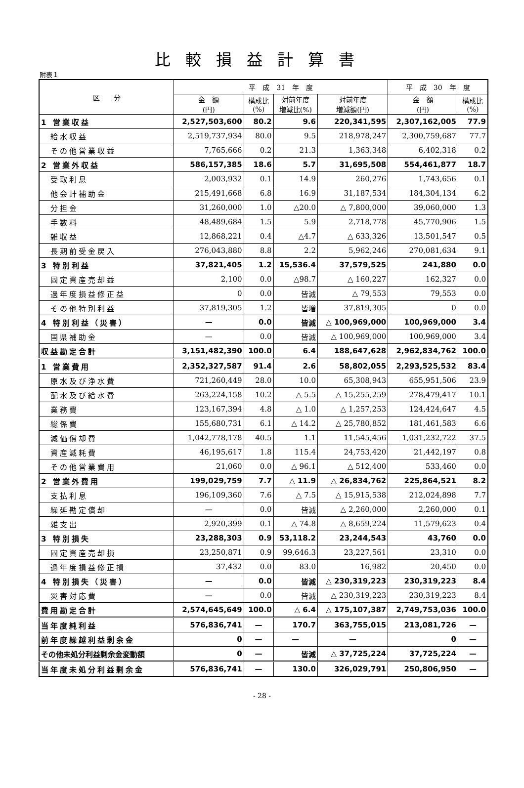比較損益計算書
附表１
| 区 分 | 平 成 31 年 度 | | | | 平 成 30 年 度 | |
| --- | --- | --- | --- | --- | --- | --- |
| | 金 額 (円) | 構成比 (%) | 対前年度 増減比(%) | 対前年度 増減額(円) | 金 額 (円) | 構成比 (%) |
| 1 営業収益 | 2,527,503,600 | 80.2 | 9.6 | 220,341,595 | 2,307,162,005 | 77.9 |
| 給水収益 | 2,519,737,934 | 80.0 | 9.5 | 218,978,247 | 2,300,759,687 | 77.7 |
| その他営業収益 | 7,765,666 | 0.2 | 21.3 | 1,363,348 | 6,402,318 | 0.2 |
| 2 営業外収益 | 586,157,385 | 18.6 | 5.7 | 31,695,508 | 554,461,877 | 18.7 |
| 受取利息 | 2,003,932 | 0.1 | 14.9 | 260,276 | 1,743,656 | 0.1 |
| 他会計補助金 | 215,491,668 | 6.8 | 16.9 | 31,187,534 | 184,304,134 | 6.2 |
| 分担金 | 31,260,000 | 1.0 | △20.0 | △ 7,800,000 | 39,060,000 | 1.3 |
| 手数料 | 48,489,684 | 1.5 | 5.9 | 2,718,778 | 45,770,906 | 1.5 |
| 雑収益 | 12,868,221 | 0.4 | △4.7 | △ 633,326 | 13,501,547 | 0.5 |
| 長期前受金戻入 | 276,043,880 | 8.8 | 2.2 | 5,962,246 | 270,081,634 | 9.1 |
| 3 特別利益 | 37,821,405 | 1.2 | 15,536.4 | 37,579,525 | 241,880 | 0.0 |
| 固定資産売却益 | 2,100 | 0.0 | △98.7 | △ 160,227 | 162,327 | 0.0 |
| 過年度損益修正益 | 0 | 0.0 | 皆減 | △ 79,553 | 79,553 | 0.0 |
| その他特別利益 | 37,819,305 | 1.2 | 皆増 | 37,819,305 | 0 | 0.0 |
| 4 特別利益（災害） | — | 0.0 | 皆減 | △ 100,969,000 | 100,969,000 | 3.4 |
| 国県補助金 | — | 0.0 | 皆減 | △ 100,969,000 | 100,969,000 | 3.4 |
| 収益勘定合計 | 3,151,482,390 | 100.0 | 6.4 | 188,647,628 | 2,962,834,762 | 100.0 |
| 1 営業費用 | 2,352,327,587 | 91.4 | 2.6 | 58,802,055 | 2,293,525,532 | 83.4 |
| 原水及び浄水費 | 721,260,449 | 28.0 | 10.0 | 65,308,943 | 655,951,506 | 23.9 |
| 配水及び給水費 | 263,224,158 | 10.2 | △ 5.5 | △ 15,255,259 | 278,479,417 | 10.1 |
| 業務費 | 123,167,394 | 4.8 | △ 1.0 | △ 1,257,253 | 124,424,647 | 4.5 |
| 総係費 | 155,680,731 | 6.1 | △ 14.2 | △ 25,780,852 | 181,461,583 | 6.6 |
| 減価償却費 | 1,042,778,178 | 40.5 | 1.1 | 11,545,456 | 1,031,232,722 | 37.5 |
| 資産減耗費 | 46,195,617 | 1.8 | 115.4 | 24,753,420 | 21,442,197 | 0.8 |
| その他営業費用 | 21,060 | 0.0 | △ 96.1 | △ 512,400 | 533,460 | 0.0 |
| 2 営業外費用 | 199,029,759 | 7.7 | △ 11.9 | △ 26,834,762 | 225,864,521 | 8.2 |
| 支払利息 | 196,109,360 | 7.6 | △ 7.5 | △ 15,915,538 | 212,024,898 | 7.7 |
| 繰延勘定償却 | — | 0.0 | 皆減 | △ 2,260,000 | 2,260,000 | 0.1 |
| 雑支出 | 2,920,399 | 0.1 | △ 74.8 | △ 8,659,224 | 11,579,623 | 0.4 |
| 3 特別損失 | 23,288,303 | 0.9 | 53,118.2 | 23,244,543 | 43,760 | 0.0 |
| 固定資産売却損 | 23,250,871 | 0.9 | 99,646.3 | 23,227,561 | 23,310 | 0.0 |
| 過年度損益修正損 | 37,432 | 0.0 | 83.0 | 16,982 | 20,450 | 0.0 |
| 4 特別損失（災害） | — | 0.0 | 皆減 | △ 230,319,223 | 230,319,223 | 8.4 |
| 災害対応費 | — | 0.0 | 皆減 | △ 230,319,223 | 230,319,223 | 8.4 |
| 費用勘定合計 | 2,574,645,649 | 100.0 | △ 6.4 | △ 175,107,387 | 2,749,753,036 | 100.0 |
| 当年度純利益 | 576,836,741 | — | 170.7 | 363,755,015 | 213,081,726 | — |
| 前年度繰越利益剰余金 | 0 | — | — | — | 0 | — |
| その他未処分利益剰余金変動額 | 0 | — | 皆減 | △ 37,725,224 | 37,725,224 | — |
| 当年度未処分利益剰余金 | 576,836,741 | — | 130.0 | 326,029,791 | 250,806,950 | — |
- 28 -